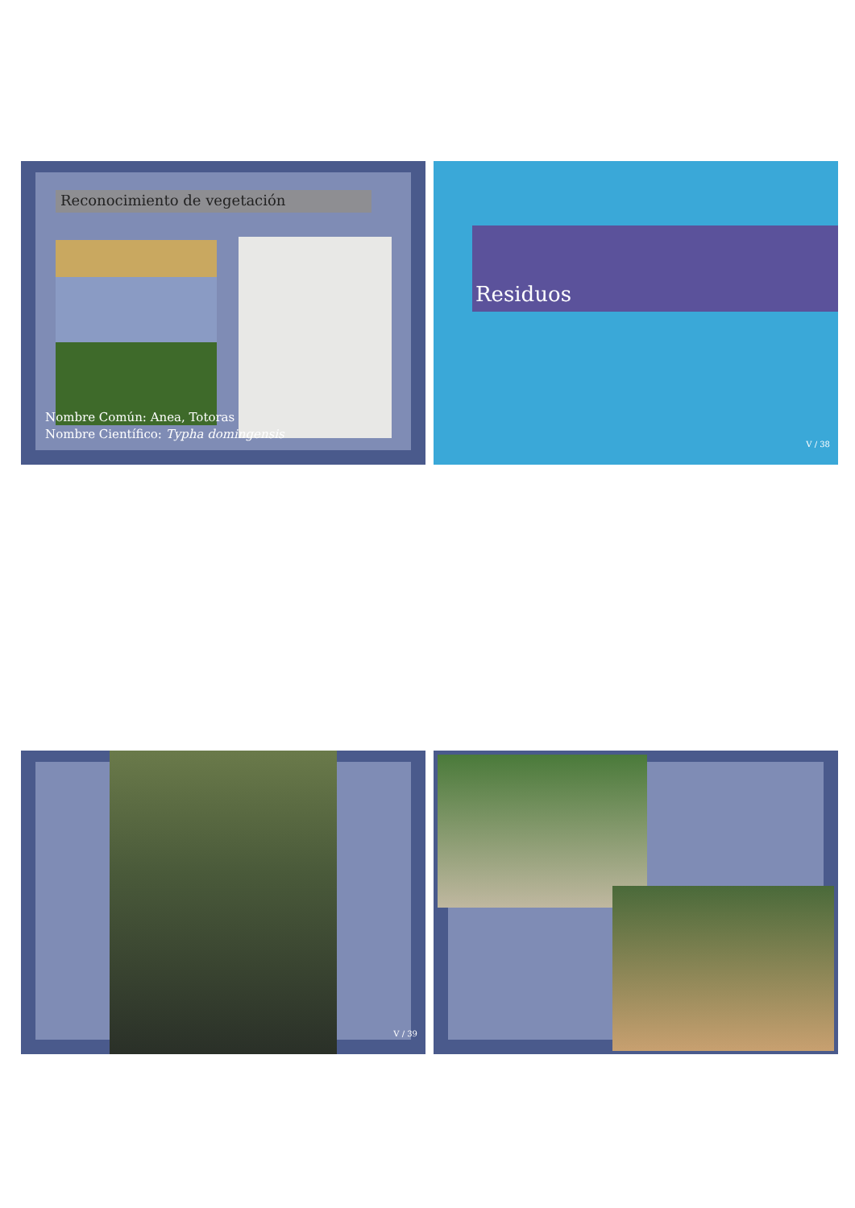Reconocimiento de vegetación
Nombre Común: Anea, Totoras
Nombre Científico: Typha domingensis
Residuos
V / 38
V / 39